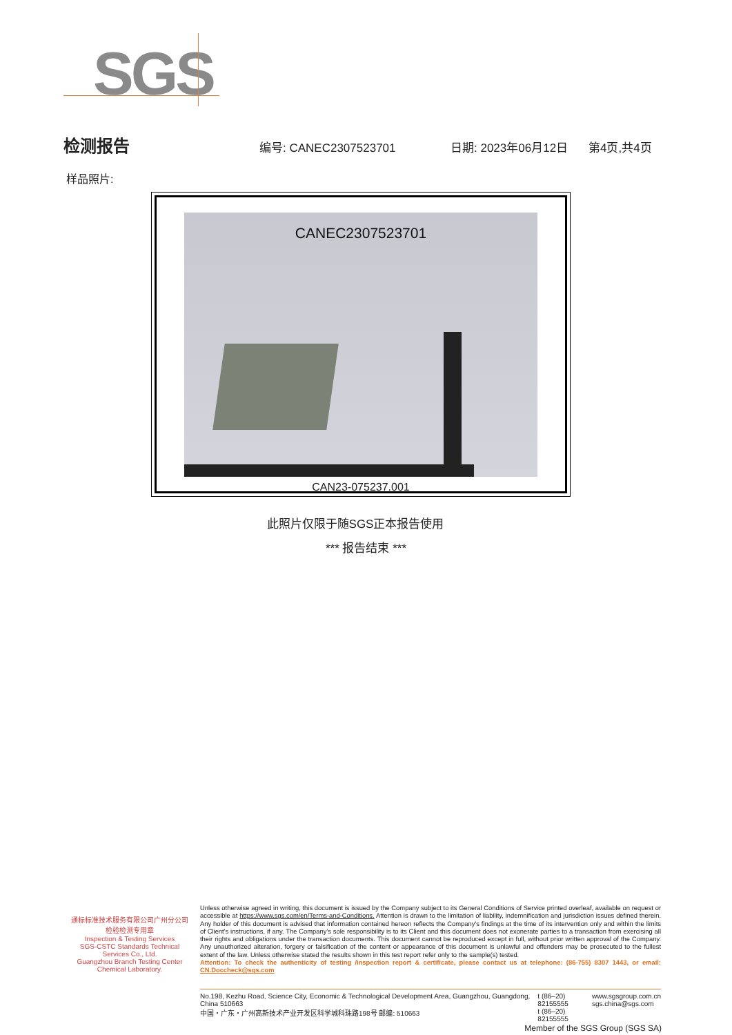SGS
检测报告 编号: CANEC2307523701 日期: 2023年06月12日 第4页,共4页
样品照片:
CANEC2307523701
CAN23-075237.001
此照片仅限于随SGS正本报告使用
*** 报告结束 ***
通标标准技术服务有限公司广州分公司
检验检测专用章
Inspection & Testing Services
SGS-CSTC Standards Technical Services Co., Ltd.
Guangzhou Branch Testing Center Chemical Laboratory.
Unless otherwise agreed in writing, this document is issued by the Company subject to its General Conditions of Service printed overleaf, available on request or accessible at https://www.sgs.com/en/Terms-and-Conditions. Attention is drawn to the limitation of liability, indemnification and jurisdiction issues defined therein. Any holder of this document is advised that information contained hereon reflects the Company's findings at the time of its intervention only and within the limits of Client's instructions, if any. The Company's sole responsibility is to its Client and this document does not exonerate parties to a transaction from exercising all their rights and obligations under the transaction documents. This document cannot be reproduced except in full, without prior written approval of the Company. Any unauthorized alteration, forgery or falsification of the content or appearance of this document is unlawful and offenders may be prosecuted to the fullest extent of the law. Unless otherwise stated the results shown in this test report refer only to the sample(s) tested.
Attention: To check the authenticity of testing /inspection report & certificate, please contact us at telephone: (86-755) 8307 1443, or email: CN.Doccheck@sgs.com
No.198, Kezhu Road, Science City, Economic & Technological Development Area, Guangzhou, Guangdong, China 510663
中国・广东・广州高新技术产业开发区科学城科珠路198号 邮编: 510663
t (86–20) 82155555
t (86–20) 82155555
www.sgsgroup.com.cn
sgs.china@sgs.com
Member of the SGS Group (SGS SA)